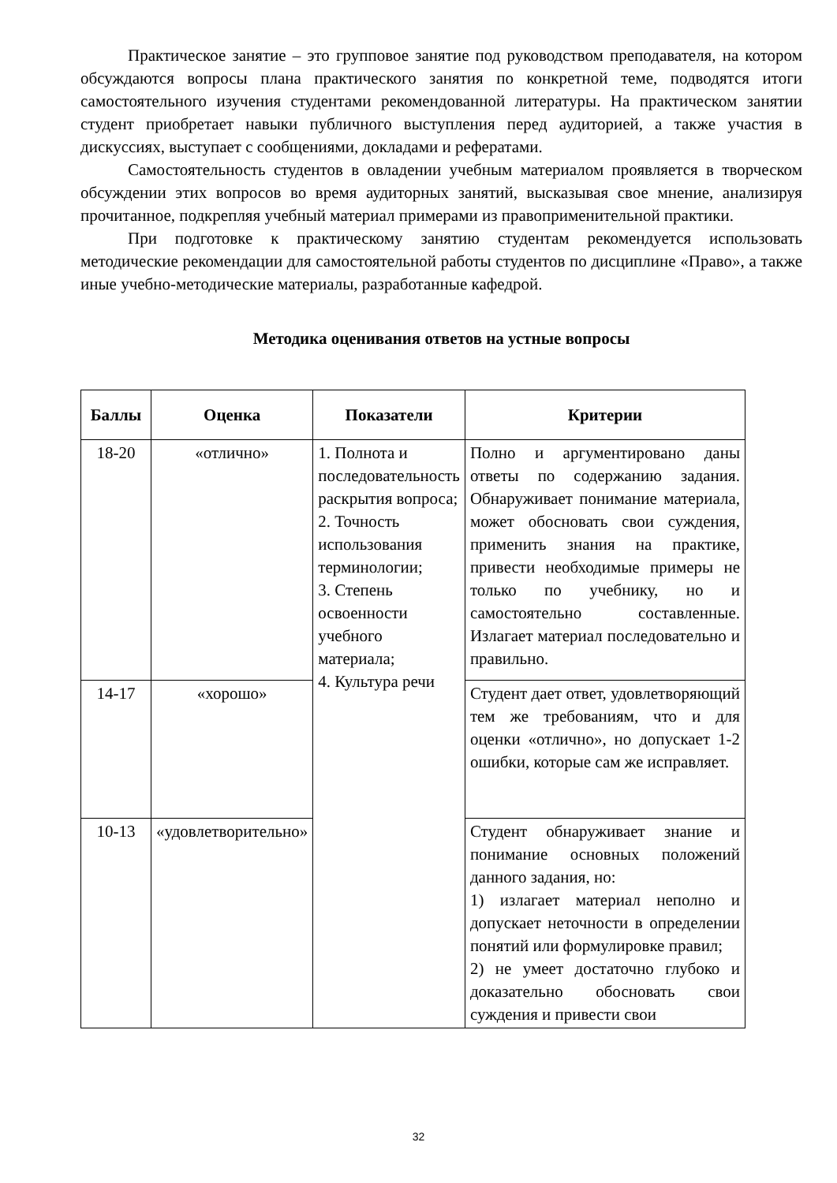Практическое занятие – это групповое занятие под руководством преподавателя, на котором обсуждаются вопросы плана практического занятия по конкретной теме, подводятся итоги самостоятельного изучения студентами рекомендованной литературы. На практическом занятии студент приобретает навыки публичного выступления перед аудиторией, а также участия в дискуссиях, выступает с сообщениями, докладами и рефератами.
Самостоятельность студентов в овладении учебным материалом проявляется в творческом обсуждении этих вопросов во время аудиторных занятий, высказывая свое мнение, анализируя прочитанное, подкрепляя учебный материал примерами из правоприменительной практики.
При подготовке к практическому занятию студентам рекомендуется использовать методические рекомендации для самостоятельной работы студентов по дисциплине «Право», а также иные учебно-методические материалы, разработанные кафедрой.
Методика оценивания ответов на устные вопросы
| Баллы | Оценка | Показатели | Критерии |
| --- | --- | --- | --- |
| 18-20 | «отлично» | 1. Полнота и последовательность раскрытия вопроса; 2. Точность использования терминологии; 3. Степень освоенности учебного материала; 4. Культура речи | Полно и аргументировано даны ответы по содержанию задания. Обнаруживает понимание материала, может обосновать свои суждения, применить знания на практике, привести необходимые примеры не только по учебнику, но и самостоятельно составленные. Излагает материал последовательно и правильно. |
| 14-17 | «хорошо» | | Студент дает ответ, удовлетворяющий тем же требованиям, что и для оценки «отлично», но допускает 1-2 ошибки, которые сам же исправляет. |
| 10-13 | «удовлетворительно» | | Студент обнаруживает знание и понимание основных положений данного задания, но: 1) излагает материал неполно и допускает неточности в определении понятий или формулировке правил; 2) не умеет достаточно глубоко и доказательно обосновать свои суждения и привести свои |
32